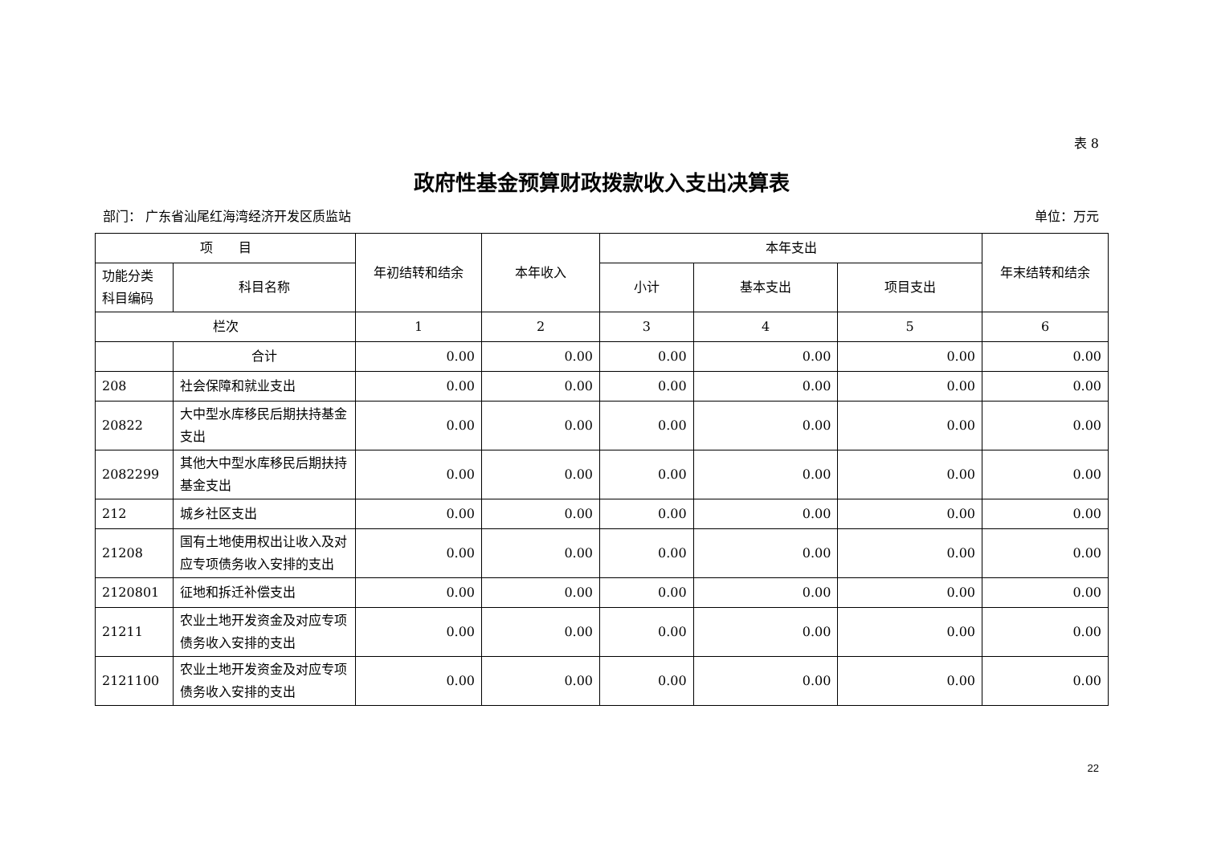表 8
政府性基金预算财政拨款收入支出决算表
部门： 广东省汕尾红海湾经济开发区质监站 单位：万元
| 项 目 | | 年初结转和结余 | 本年收入 | 本年支出 | | | 年末结转和结余 |
| --- | --- | --- | --- | --- | --- | --- | --- |
| 功能分类 科目编码 | 科目名称 | | | 小计 | 基本支出 | 项目支出 | |
| 栏次 | | 1 | 2 | 3 | 4 | 5 | 6 |
| | 合计 | 0.00 | 0.00 | 0.00 | 0.00 | 0.00 | 0.00 |
| 208 | 社会保障和就业支出 | 0.00 | 0.00 | 0.00 | 0.00 | 0.00 | 0.00 |
| 20822 | 大中型水库移民后期扶持基金支出 | 0.00 | 0.00 | 0.00 | 0.00 | 0.00 | 0.00 |
| 2082299 | 其他大中型水库移民后期扶持基金支出 | 0.00 | 0.00 | 0.00 | 0.00 | 0.00 | 0.00 |
| 212 | 城乡社区支出 | 0.00 | 0.00 | 0.00 | 0.00 | 0.00 | 0.00 |
| 21208 | 国有土地使用权出让收入及对应专项债务收入安排的支出 | 0.00 | 0.00 | 0.00 | 0.00 | 0.00 | 0.00 |
| 2120801 | 征地和拆迁补偿支出 | 0.00 | 0.00 | 0.00 | 0.00 | 0.00 | 0.00 |
| 21211 | 农业土地开发资金及对应专项债务收入安排的支出 | 0.00 | 0.00 | 0.00 | 0.00 | 0.00 | 0.00 |
| 2121100 | 农业土地开发资金及对应专项债务收入安排的支出 | 0.00 | 0.00 | 0.00 | 0.00 | 0.00 | 0.00 |
22